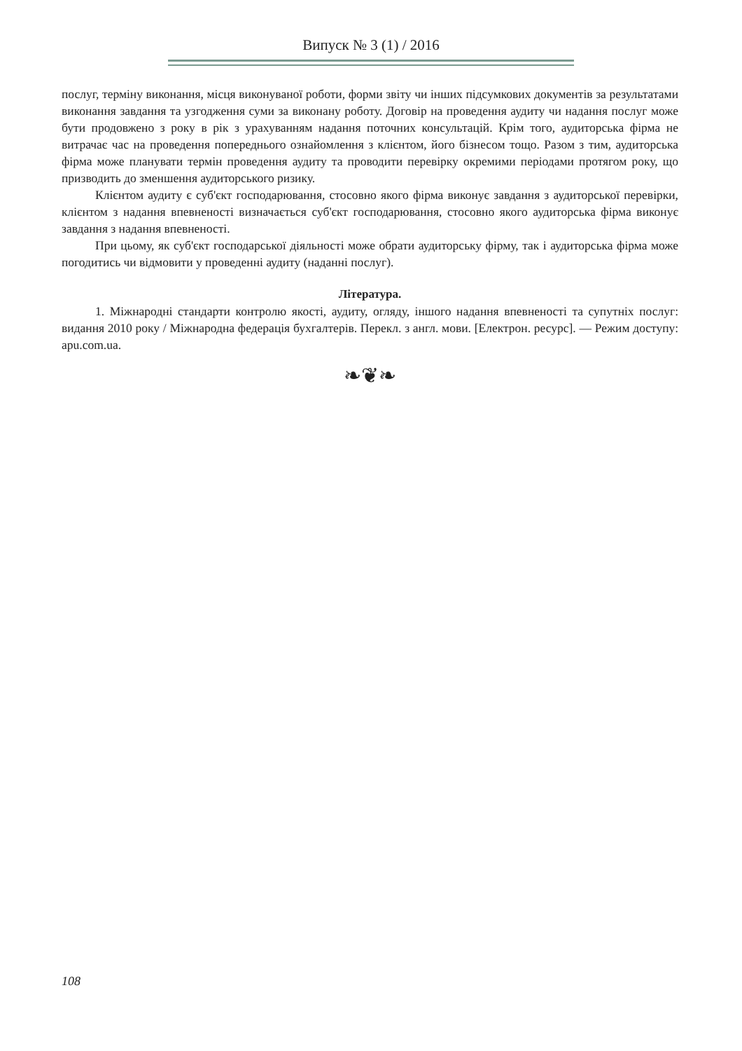Випуск № 3 (1) / 2016
послуг, терміну виконання, місця виконуваної роботи, форми звіту чи інших підсумкових документів за результатами виконання завдання та узгодження суми за виконану роботу. Договір на проведення аудиту чи надання послуг може бути продовжено з року в рік з урахуванням надання поточних консультацій. Крім того, аудиторська фірма не витрачає час на проведення попереднього ознайомлення з клієнтом, його бізнесом тощо. Разом з тим, аудиторська фірма може планувати термін проведення аудиту та проводити перевірку окремими періодами протягом року, що призводить до зменшення аудиторського ризику.
Клієнтом аудиту є суб'єкт господарювання, стосовно якого фірма виконує завдання з аудиторської перевірки, клієнтом з надання впевненості визначається суб'єкт господарювання, стосовно якого аудиторська фірма виконує завдання з надання впевненості.
При цьому, як суб'єкт господарської діяльності може обрати аудиторську фірму, так і аудиторська фірма може погодитись чи відмовити у проведенні аудиту (наданні послуг).
Література.
1. Міжнародні стандарти контролю якості, аудиту, огляду, іншого надання впевненості та супутніх послуг: видання 2010 року / Міжнародна федерація бухгалтерів. Перекл. з англ. мови. [Електрон. ресурс]. — Режим доступу: apu.com.ua.
❧❦❧
108